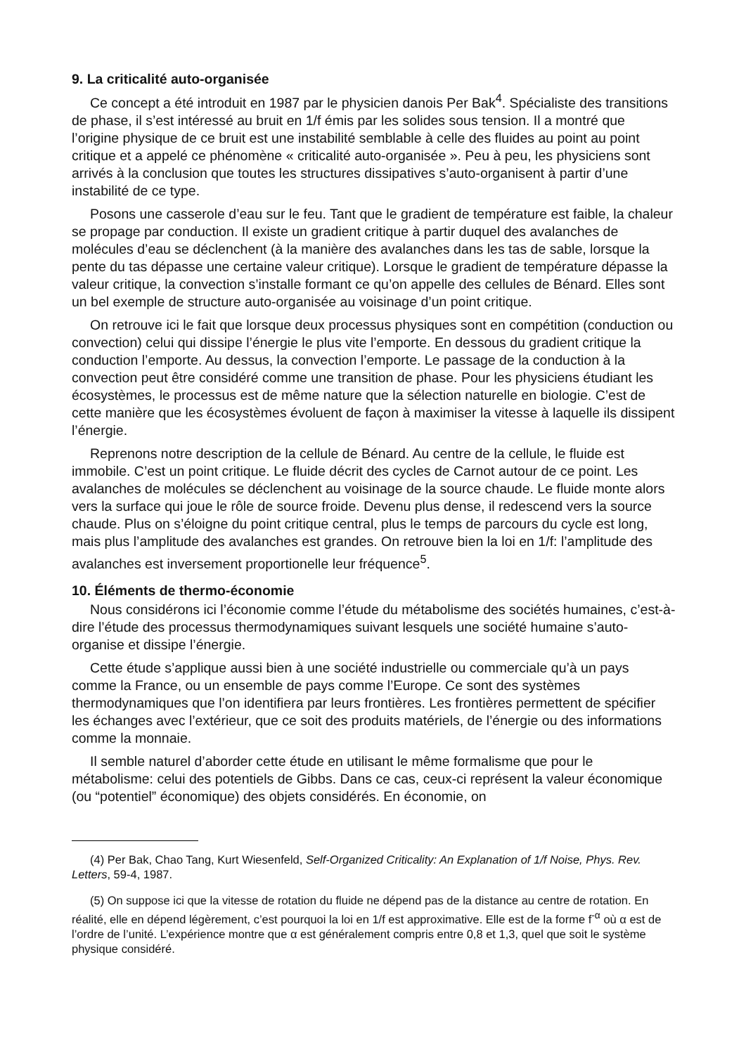9. La criticalité auto-organisée
Ce concept a été introduit en 1987 par le physicien danois Per Bak<sup>4</sup>. Spécialiste des transitions de phase, il s’est intéressé au bruit en 1/f émis par les solides sous tension. Il a montré que l’origine physique de ce bruit est une instabilité semblable à celle des fluides au point au point critique et a appelé ce phénomène « criticalité auto-organisée ». Peu à peu, les physiciens sont arrivés à la conclusion que toutes les structures dissipatives s’auto-organisent à partir d’une instabilité de ce type.
Posons une casserole d’eau sur le feu. Tant que le gradient de température est faible, la chaleur se propage par conduction. Il existe un gradient critique à partir duquel des avalanches de molécules d’eau se déclenchent (à la manière des avalanches dans les tas de sable, lorsque la pente du tas dépasse une certaine valeur critique). Lorsque le gradient de température dépasse la valeur critique, la convection s’installe formant ce qu’on appelle des cellules de Bénard. Elles sont un bel exemple de structure auto-organisée au voisinage d’un point critique.
On retrouve ici le fait que lorsque deux processus physiques sont en compétition (conduction ou convection) celui qui dissipe l’énergie le plus vite l’emporte. En dessous du gradient critique la conduction l’emporte. Au dessus, la convection l’emporte. Le passage de la conduction à la convection peut être considéré comme une transition de phase. Pour les physiciens étudiant les écosystèmes, le processus est de même nature que la sélection naturelle en biologie. C’est de cette manière que les écosystèmes évoluent de façon à maximiser la vitesse à laquelle ils dissipent l’énergie.
Reprenons notre description de la cellule de Bénard. Au centre de la cellule, le fluide est immobile. C’est un point critique. Le fluide décrit des cycles de Carnot autour de ce point. Les avalanches de molécules se déclenchent au voisinage de la source chaude. Le fluide monte alors vers la surface qui joue le rôle de source froide. Devenu plus dense, il redescend vers la source chaude. Plus on s’éloigne du point critique central, plus le temps de parcours du cycle est long, mais plus l’amplitude des avalanches est grandes. On retrouve bien la loi en 1/f: l’amplitude des avalanches est inversement proportionelle leur fréquence<sup>5</sup>.
10. Éléments de thermo-économie
Nous considérons ici l’économie comme l’étude du métabolisme des sociétés humaines, c’est-à-dire l’étude des processus thermodynamiques suivant lesquels une société humaine s’auto-organise et dissipe l’énergie.
Cette étude s’applique aussi bien à une société industrielle ou commerciale qu’à un pays comme la France, ou un ensemble de pays comme l’Europe. Ce sont des systèmes thermodynamiques que l’on identifiera par leurs frontières. Les frontières permettent de spécifier les échanges avec l’extérieur, que ce soit des produits matériels, de l’énergie ou des informations comme la monnaie.
Il semble naturel d’aborder cette étude en utilisant le même formalisme que pour le métabolisme: celui des potentiels de Gibbs. Dans ce cas, ceux-ci représent la valeur économique (ou “potentiel” économique) des objets considérés. En économie, on
(4) Per Bak, Chao Tang, Kurt Wiesenfeld, Self-Organized Criticality: An Explanation of 1/f Noise, Phys. Rev. Letters, 59-4, 1987.
(5) On suppose ici que la vitesse de rotation du fluide ne dépend pas de la distance au centre de rotation. En réalité, elle en dépend légèrement, c’est pourquoi la loi en 1/f est approximative. Elle est de la forme f<sup>-α</sup> où α est de l’ordre de l’unité. L’expérience montre que α est généralement compris entre 0,8 et 1,3, quel que soit le système physique considéré.